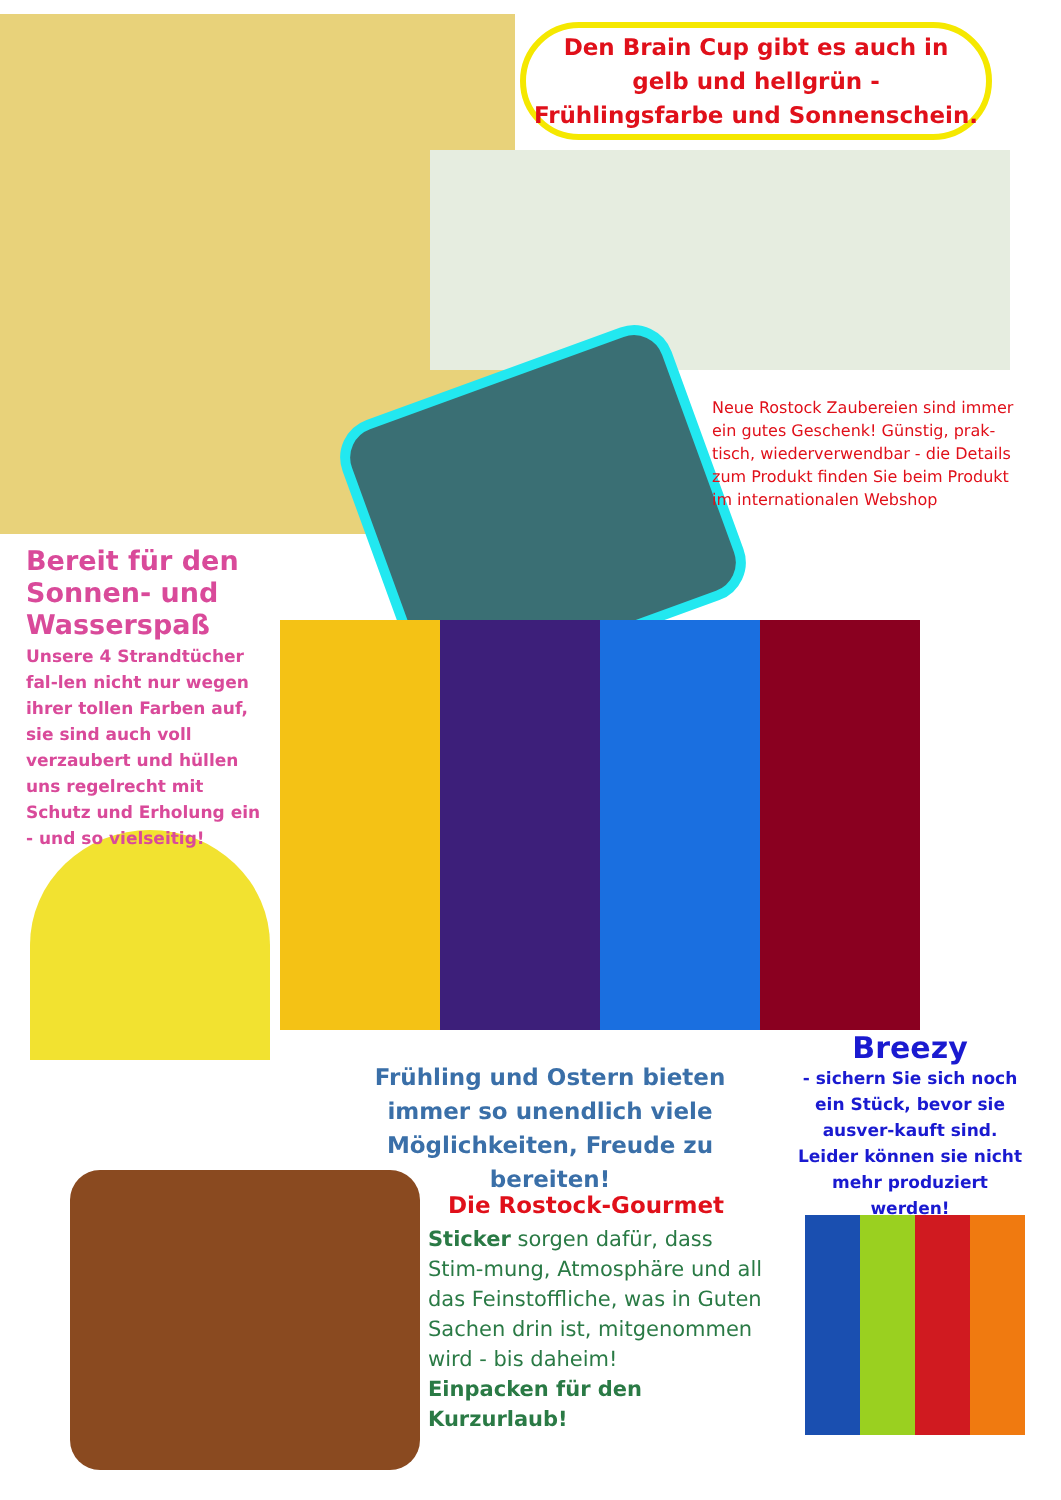Den Brain Cup gibt es auch in
gelb und hellgrün -
Frühlingsfarbe und Sonnenschein.
Neue Rostock Zaubereien sind immer ein gutes Geschenk! Günstig, prak-tisch, wiederverwendbar - die Details zum Produkt finden Sie beim Produkt im internationalen Webshop
Bereit für den Sonnen- und Wasserspaß
Unsere 4 Strandtücher fal-len nicht nur wegen ihrer tollen Farben auf, sie sind auch voll verzaubert und hüllen uns regelrecht mit Schutz und Erholung ein - und so vielseitig!
Frühling und Ostern bieten immer so unendlich viele Möglichkeiten, Freude zu bereiten!
Breezy
- sichern Sie sich noch ein Stück, bevor sie ausver-kauft sind. Leider können sie nicht mehr produziert werden!
Die Rostock-Gourmet
Sticker sorgen dafür, dass Stim-mung, Atmosphäre und all das Feinstoffliche, was in Guten Sachen drin ist, mitgenommen wird - bis daheim!
Einpacken für den Kurzurlaub!